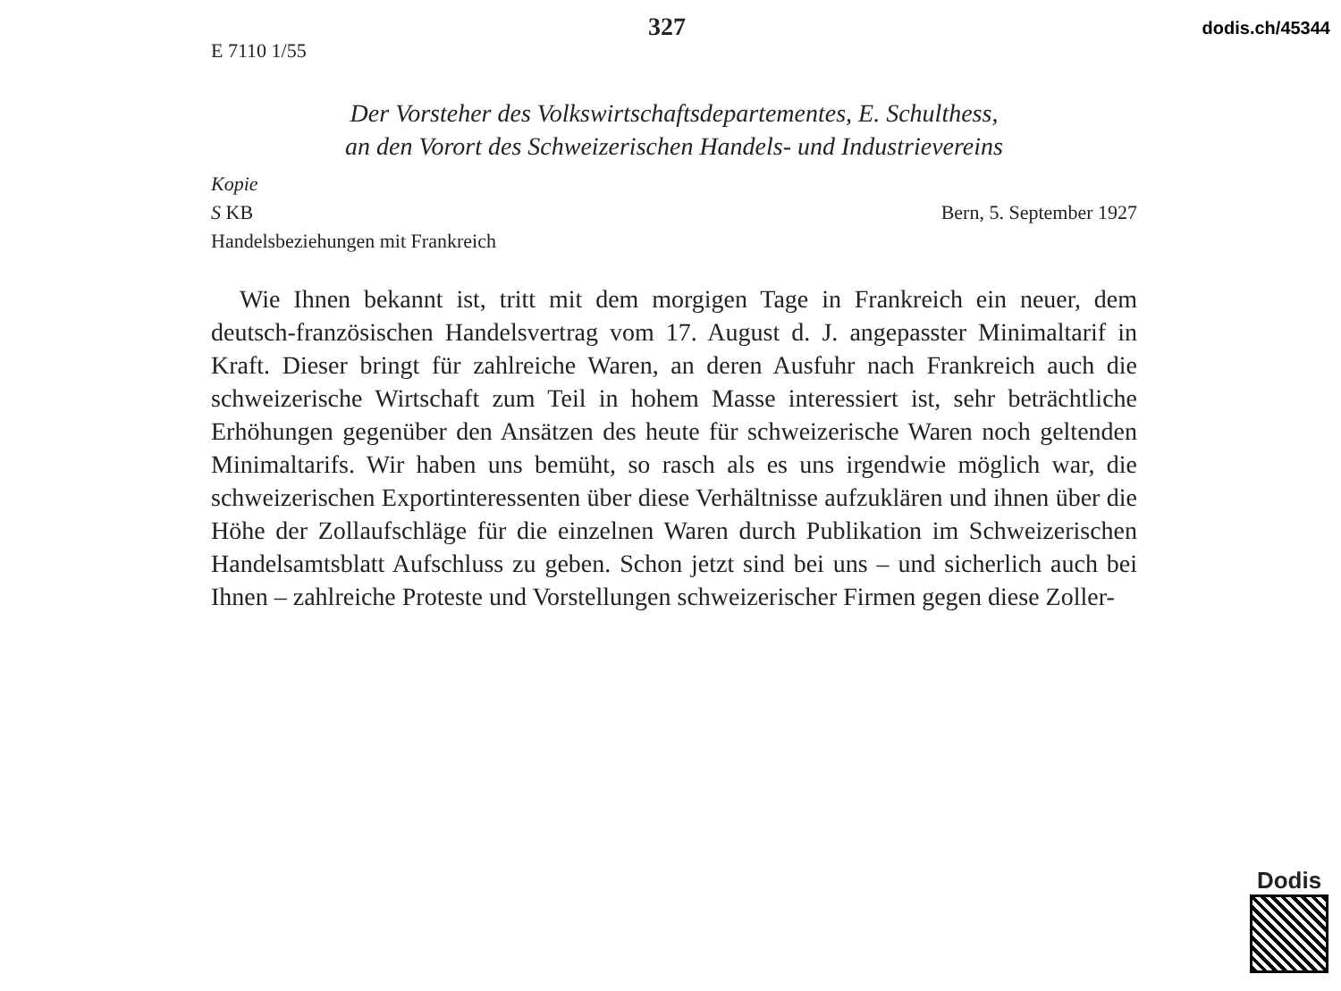327 dodis.ch/45344
E 7110 1/55
Der Vorsteher des Volkswirtschaftsdepartementes, E. Schulthess,
an den Vorort des Schweizerischen Handels- und Industrievereins
Kopie
S KB Bern, 5. September 1927
Handelsbeziehungen mit Frankreich
Wie Ihnen bekannt ist, tritt mit dem morgigen Tage in Frankreich ein neuer, dem deutsch-französischen Handelsvertrag vom 17. August d. J. angepasster Minimaltarif in Kraft. Dieser bringt für zahlreiche Waren, an deren Ausfuhr nach Frankreich auch die schweizerische Wirtschaft zum Teil in hohem Masse interessiert ist, sehr beträchtliche Erhöhungen gegenüber den Ansätzen des heute für schweizerische Waren noch geltenden Minimaltarifs. Wir haben uns bemüht, so rasch als es uns irgendwie möglich war, die schweizerischen Exportinteressenten über diese Verhältnisse aufzuklären und ihnen über die Höhe der Zollaufschläge für die einzelnen Waren durch Publikation im Schweizerischen Handelsamtsblatt Aufschluss zu geben. Schon jetzt sind bei uns – und sicherlich auch bei Ihnen – zahlreiche Proteste und Vorstellungen schweizerischer Firmen gegen diese Zoller-
Dodis